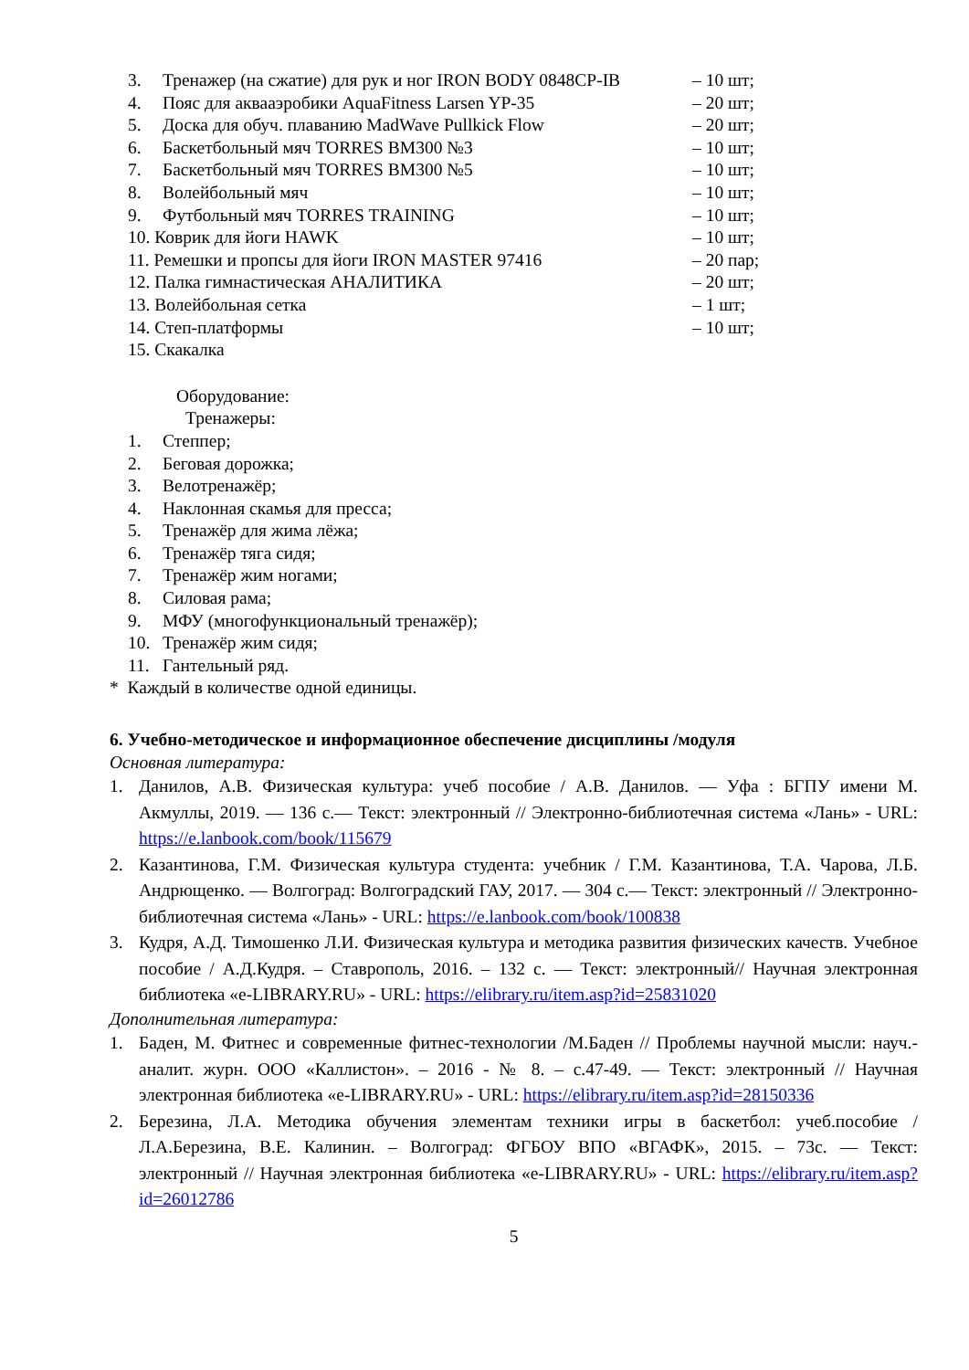3. Тренажер (на сжатие) для рук и ног IRON BODY 0848CP-IB – 10 шт;
4. Пояс для аквааэробики AquaFitness Larsen YP-35 – 20 шт;
5. Доска для обуч. плаванию MadWave Pullkick Flow – 20 шт;
6. Баскетбольный мяч TORRES BM300 №3 – 10 шт;
7. Баскетбольный мяч TORRES BM300 №5 – 10 шт;
8. Волейбольный мяч – 10 шт;
9. Футбольный мяч TORRES TRAINING – 10 шт;
10. Коврик для йоги HAWK – 10 шт;
11. Ремешки и пропсы для йоги IRON MASTER 97416 – 20 пар;
12. Палка гимнастическая АНАЛИТИКА – 20 шт;
13. Волейбольная сетка – 1 шт;
14. Степ-платформы – 10 шт;
15. Скакалка
Оборудование:
Тренажеры:
1. Степпер;
2. Беговая дорожка;
3. Велотренажёр;
4. Наклонная скамья для пресса;
5. Тренажёр для жима лёжа;
6. Тренажёр тяга сидя;
7. Тренажёр жим ногами;
8. Силовая рама;
9. МФУ (многофункциональный тренажёр);
10. Тренажёр жим сидя;
11. Гантельный ряд.
* Каждый в количестве одной единицы.
6. Учебно-методическое и информационное обеспечение дисциплины /модуля
Основная литература:
1. Данилов, А.В. Физическая культура: учеб пособие / А.В. Данилов. — Уфа : БГПУ имени М. Акмуллы, 2019. — 136 с.— Текст: электронный // Электронно-библиотечная система «Лань» - URL: https://e.lanbook.com/book/115679
2. Казантинова, Г.М. Физическая культура студента: учебник / Г.М. Казантинова, Т.А. Чарова, Л.Б. Андрющенко. — Волгоград: Волгоградский ГАУ, 2017. — 304 с.— Текст: электронный // Электронно-библиотечная система «Лань» - URL: https://e.lanbook.com/book/100838
3. Кудря, А.Д. Тимошенко Л.И. Физическая культура и методика развития физических качеств. Учебное пособие / А.Д.Кудря. – Ставрополь, 2016. – 132 с. — Текст: электронный// Научная электронная библиотека «e-LIBRARY.RU» - URL: https://elibrary.ru/item.asp?id=25831020
Дополнительная литература:
1. Баден, М. Фитнес и современные фитнес-технологии /М.Баден // Проблемы научной мысли: науч.-аналит. журн. ООО «Каллистон». – 2016 - № 8. – с.47-49. — Текст: электронный // Научная электронная библиотека «e-LIBRARY.RU» - URL: https://elibrary.ru/item.asp?id=28150336
2. Березина, Л.А. Методика обучения элементам техники игры в баскетбол: учеб.пособие / Л.А.Березина, В.Е. Калинин. – Волгоград: ФГБОУ ВПО «ВГАФК», 2015. – 73с. — Текст: электронный // Научная электронная библиотека «e-LIBRARY.RU» - URL: https://elibrary.ru/item.asp?id=26012786
5